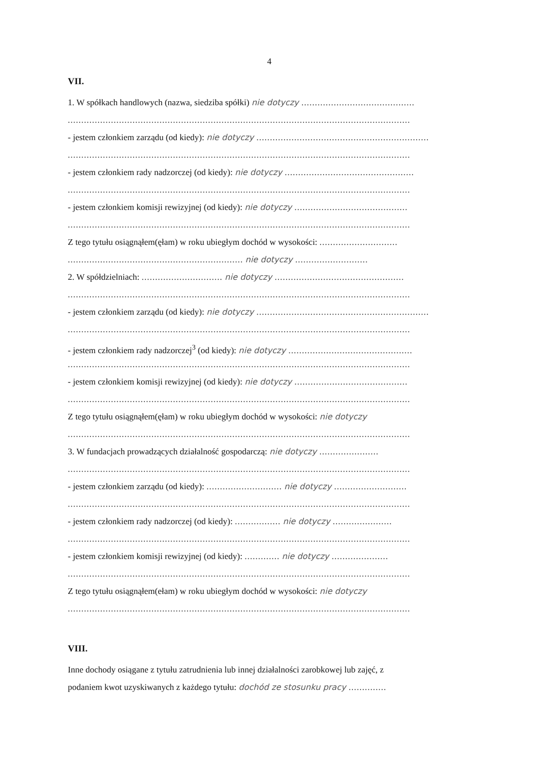4
VII.
1. W spółkach handlowych (nazwa, siedziba spółki) nie dotyczy ..........................................
...............................................................................................................................
- jestem członkiem zarządu (od kiedy): nie dotyczy ................................................................
...............................................................................................................................
- jestem członkiem rady nadzorczej (od kiedy): nie dotyczy ................................................
...............................................................................................................................
- jestem członkiem komisji rewizyjnej (od kiedy): nie dotyczy ..........................................
...............................................................................................................................
Z tego tytułu osiągnąłem(ęłam) w roku ubiegłym dochód w wysokości: .............................
................................................................. nie dotyczy ...........................
2. W spółdzielniach: .............................. nie dotyczy ................................................
...............................................................................................................................
- jestem członkiem zarządu (od kiedy): nie dotyczy ................................................................
...............................................................................................................................
- jestem członkiem rady nadzorczej<sup>3</sup> (od kiedy): nie dotyczy ..............................................
...............................................................................................................................
- jestem członkiem komisji rewizyjnej (od kiedy): nie dotyczy ..........................................
...............................................................................................................................
Z tego tytułu osiągnąłem(ęłam) w roku ubiegłym dochód w wysokości: nie dotyczy
...............................................................................................................................
3. W fundacjach prowadzących działalność gospodarczą: nie dotyczy ......................
...............................................................................................................................
- jestem członkiem zarządu (od kiedy): ............................ nie dotyczy ...........................
...............................................................................................................................
- jestem członkiem rady nadzorczej (od kiedy): ................. nie dotyczy ......................
...............................................................................................................................
- jestem członkiem komisji rewizyjnej (od kiedy): ............. nie dotyczy .....................
...............................................................................................................................
Z tego tytułu osiągnąłem(ełam) w roku ubiegłym dochód w wysokości: nie dotyczy
...............................................................................................................................
VIII.
Inne dochody osiągane z tytułu zatrudnienia lub innej działalności zarobkowej lub zajęć, z
podaniem kwot uzyskiwanych z każdego tytułu: dochód ze stosunku pracy ..............